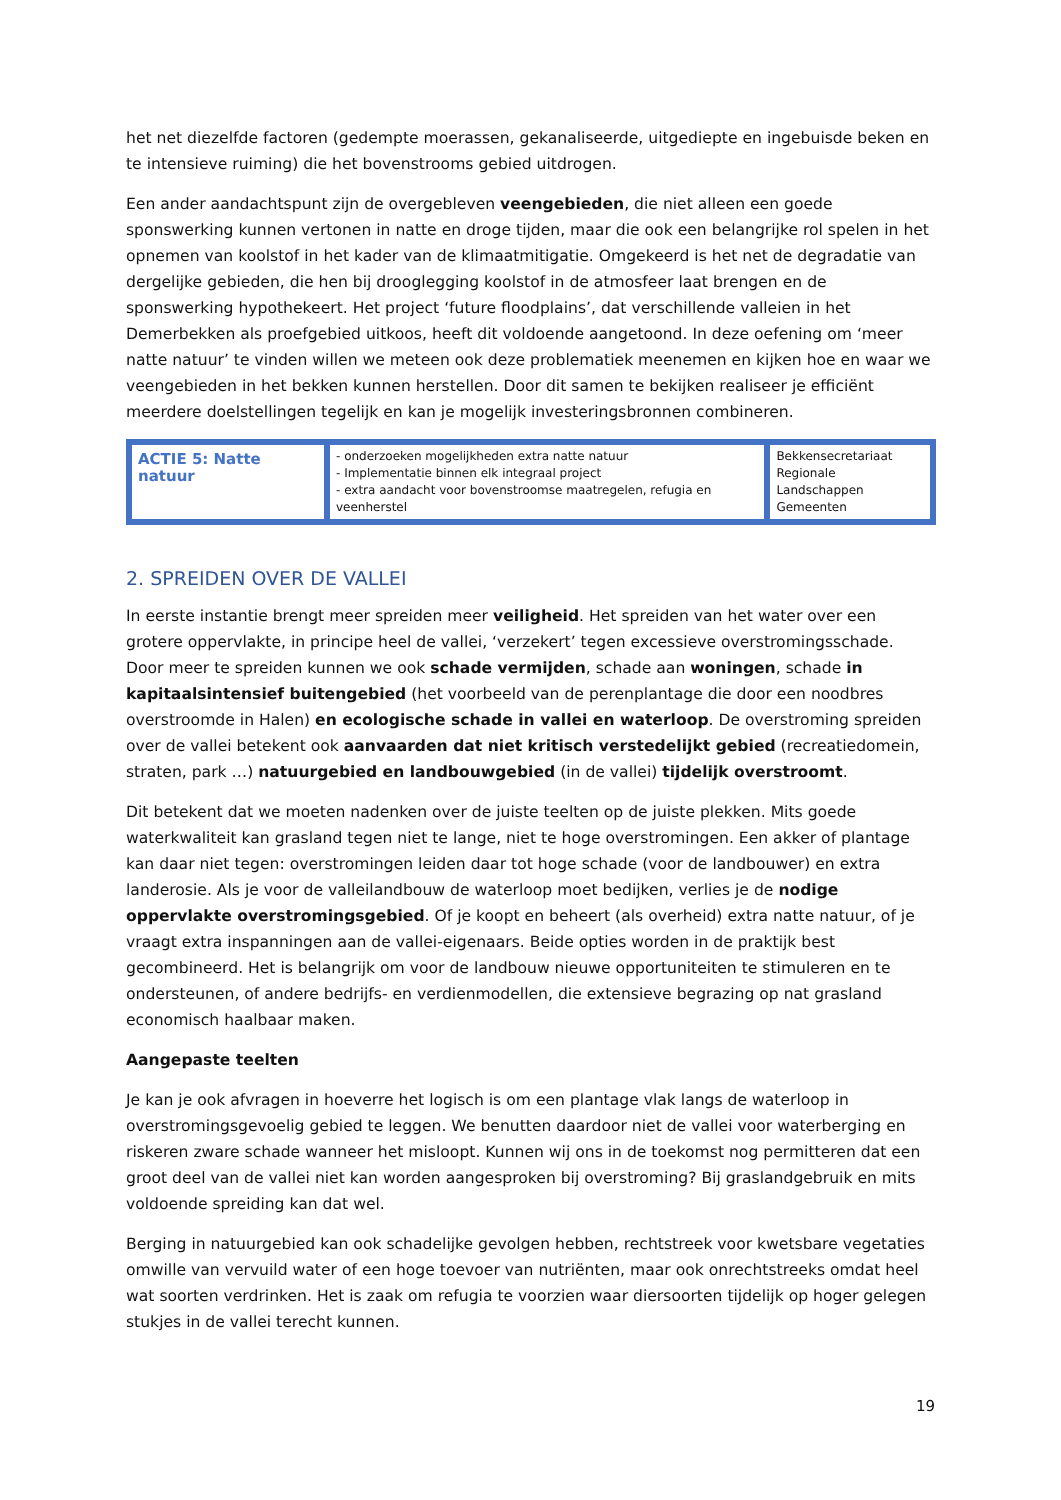het net diezelfde factoren (gedempte moerassen, gekanaliseerde, uitgediepte en ingebuisde beken en te intensieve ruiming) die het bovenstrooms gebied uitdrogen.
Een ander aandachtspunt zijn de overgebleven veengebieden, die niet alleen een goede sponswerking kunnen vertonen in natte en droge tijden, maar die ook een belangrijke rol spelen in het opnemen van koolstof in het kader van de klimaatmitigatie. Omgekeerd is het net de degradatie van dergelijke gebieden, die hen bij drooglegging koolstof in de atmosfeer laat brengen en de sponswerking hypothekeert. Het project ‘future floodplains’, dat verschillende valleien in het Demerbekken als proefgebied uitkoos, heeft dit voldoende aangetoond. In deze oefening om ‘meer natte natuur’ te vinden willen we meteen ook deze problematiek meenemen en kijken hoe en waar we veengebieden in het bekken kunnen herstellen. Door dit samen te bekijken realiseer je efficiënt meerdere doelstellingen tegelijk en kan je mogelijk investeringsbronnen combineren.
| ACTIE 5: Natte natuur | - onderzoeken mogelijkheden extra natte natuur - Implementatie binnen elk integraal project - extra aandacht voor bovenstroomse maatregelen, refugia en veenherstel | Bekkensecretariaat Regionale Landschappen Gemeenten |
2. SPREIDEN OVER DE VALLEI
In eerste instantie brengt meer spreiden meer veiligheid. Het spreiden van het water over een grotere oppervlakte, in principe heel de vallei, ‘verzekert’ tegen excessieve overstromingsschade. Door meer te spreiden kunnen we ook schade vermijden, schade aan woningen, schade in kapitaalsintensief buitengebied (het voorbeeld van de perenplantage die door een noodbres overstroomde in Halen) en ecologische schade in vallei en waterloop. De overstroming spreiden over de vallei betekent ook aanvaarden dat niet kritisch verstedelijkt gebied (recreatiedomein, straten, park …) natuurgebied en landbouwgebied (in de vallei) tijdelijk overstroomt.
Dit betekent dat we moeten nadenken over de juiste teelten op de juiste plekken. Mits goede waterkwaliteit kan grasland tegen niet te lange, niet te hoge overstromingen. Een akker of plantage kan daar niet tegen: overstromingen leiden daar tot hoge schade (voor de landbouwer) en extra landerosie. Als je voor de valleilandbouw de waterloop moet bedijken, verlies je de nodige oppervlakte overstromingsgebied. Of je koopt en beheert (als overheid) extra natte natuur, of je vraagt extra inspanningen aan de vallei-eigenaars. Beide opties worden in de praktijk best gecombineerd. Het is belangrijk om voor de landbouw nieuwe opportuniteiten te stimuleren en te ondersteunen, of andere bedrijfs- en verdienmodellen, die extensieve begrazing op nat grasland economisch haalbaar maken.
Aangepaste teelten
Je kan je ook afvragen in hoeverre het logisch is om een plantage vlak langs de waterloop in overstromingsgevoelig gebied te leggen. We benutten daardoor niet de vallei voor waterberging en riskeren zware schade wanneer het misloopt. Kunnen wij ons in de toekomst nog permitteren dat een groot deel van de vallei niet kan worden aangesproken bij overstroming? Bij graslandgebruik en mits voldoende spreiding kan dat wel.
Berging in natuurgebied kan ook schadelijke gevolgen hebben, rechtstreek voor kwetsbare vegetaties omwille van vervuild water of een hoge toevoer van nutriënten, maar ook onrechtstreeks omdat heel wat soorten verdrinken. Het is zaak om refugia te voorzien waar diersoorten tijdelijk op hoger gelegen stukjes in de vallei terecht kunnen.
19